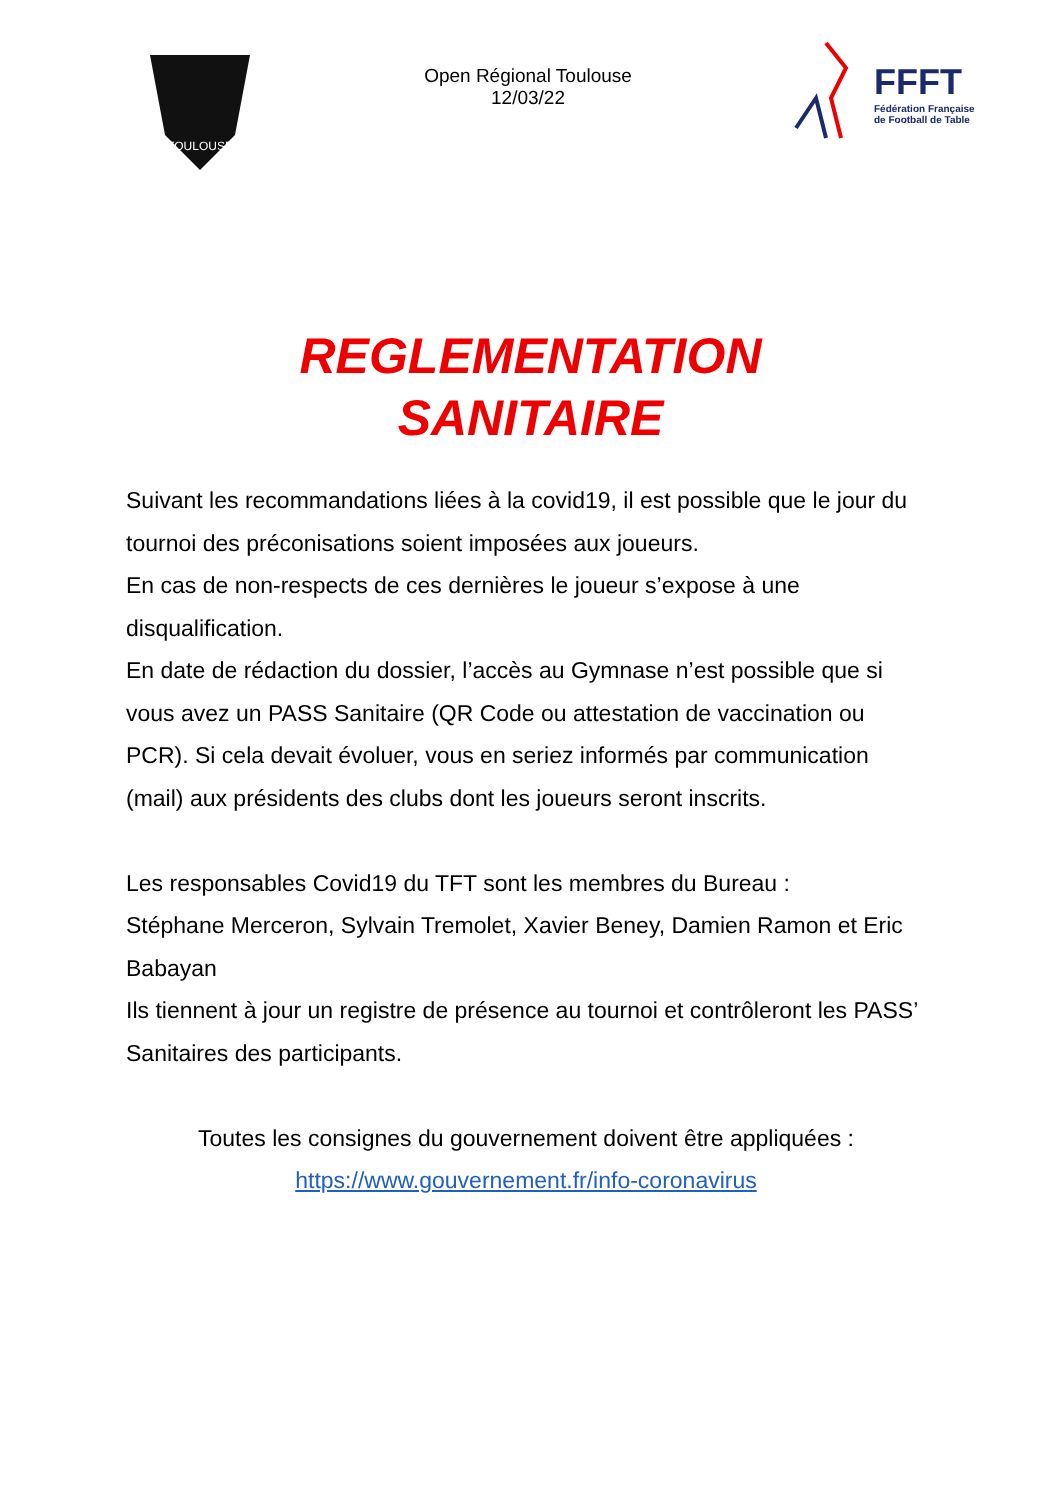TOULOUSE
Open Régional Toulouse
12/03/22
FFFT
Fédération Française
de Football de Table
REGLEMENTATION
SANITAIRE
Suivant les recommandations liées à la covid19, il est possible que le jour du tournoi des préconisations soient imposées aux joueurs.
En cas de non-respects de ces dernières le joueur s’expose à une disqualification.
En date de rédaction du dossier, l’accès au Gymnase n’est possible que si vous avez un PASS Sanitaire (QR Code ou attestation de vaccination ou PCR). Si cela devait évoluer, vous en seriez informés par communication (mail) aux présidents des clubs dont les joueurs seront inscrits.
Les responsables Covid19 du TFT sont les membres du Bureau :
Stéphane Merceron, Sylvain Tremolet, Xavier Beney, Damien Ramon et Eric Babayan
Ils tiennent à jour un registre de présence au tournoi et contrôleront les PASS’ Sanitaires des participants.
Toutes les consignes du gouvernement doivent être appliquées :
https://www.gouvernement.fr/info-coronavirus